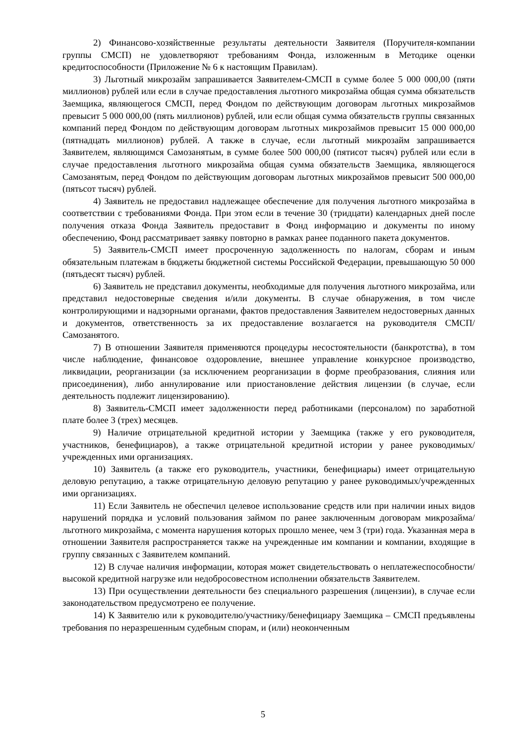2) Финансово-хозяйственные результаты деятельности Заявителя (Поручителя-компании группы СМСП) не удовлетворяют требованиям Фонда, изложенным в Методике оценки кредитоспособности (Приложение № 6 к настоящим Правилам).
3) Льготный микрозайм запрашивается Заявителем-СМСП в сумме более 5 000 000,00 (пяти миллионов) рублей или если в случае предоставления льготного микрозайма общая сумма обязательств Заемщика, являющегося СМСП, перед Фондом по действующим договорам льготных микрозаймов превысит 5 000 000,00 (пять миллионов) рублей, или если общая сумма обязательств группы связанных компаний перед Фондом по действующим договорам льготных микрозаймов превысит 15 000 000,00 (пятнадцать миллионов) рублей. А также в случае, если льготный микрозайм запрашивается Заявителем, являющимся Самозанятым, в сумме более 500 000,00 (пятисот тысяч) рублей или если в случае предоставления льготного микрозайма общая сумма обязательств Заемщика, являющегося Самозанятым, перед Фондом по действующим договорам льготных микрозаймов превысит 500 000,00 (пятьсот тысяч) рублей.
4) Заявитель не предоставил надлежащее обеспечение для получения льготного микрозайма в соответствии с требованиями Фонда. При этом если в течение 30 (тридцати) календарных дней после получения отказа Фонда Заявитель предоставит в Фонд информацию и документы по иному обеспечению, Фонд рассматривает заявку повторно в рамках ранее поданного пакета документов.
5) Заявитель-СМСП имеет просроченную задолженность по налогам, сборам и иным обязательным платежам в бюджеты бюджетной системы Российской Федерации, превышающую 50 000 (пятьдесят тысяч) рублей.
6) Заявитель не представил документы, необходимые для получения льготного микрозайма, или представил недостоверные сведения и/или документы. В случае обнаружения, в том числе контролирующими и надзорными органами, фактов предоставления Заявителем недостоверных данных и документов, ответственность за их предоставление возлагается на руководителя СМСП/Самозанятого.
7) В отношении Заявителя применяются процедуры несостоятельности (банкротства), в том числе наблюдение, финансовое оздоровление, внешнее управление конкурсное производство, ликвидации, реорганизации (за исключением реорганизации в форме преобразования, слияния или присоединения), либо аннулирование или приостановление действия лицензии (в случае, если деятельность подлежит лицензированию).
8) Заявитель-СМСП имеет задолженности перед работниками (персоналом) по заработной плате более 3 (трех) месяцев.
9) Наличие отрицательной кредитной истории у Заемщика (также у его руководителя, участников, бенефициаров), а также отрицательной кредитной истории у ранее руководимых/учрежденных ими организациях.
10) Заявитель (а также его руководитель, участники, бенефициары) имеет отрицательную деловую репутацию, а также отрицательную деловую репутацию у ранее руководимых/учрежденных ими организациях.
11) Если Заявитель не обеспечил целевое использование средств или при наличии иных видов нарушений порядка и условий пользования займом по ранее заключенным договорам микрозайма/льготного микрозайма, с момента нарушения которых прошло менее, чем 3 (три) года. Указанная мера в отношении Заявителя распространяется также на учрежденные им компании и компании, входящие в группу связанных с Заявителем компаний.
12) В случае наличия информации, которая может свидетельствовать о неплатежеспособности/ высокой кредитной нагрузке или недобросовестном исполнении обязательств Заявителем.
13) При осуществлении деятельности без специального разрешения (лицензии), в случае если законодательством предусмотрено ее получение.
14) К Заявителю или к руководителю/участнику/бенефициару Заемщика – СМСП предъявлены требования по неразрешенным судебным спорам, и (или) неоконченным
5